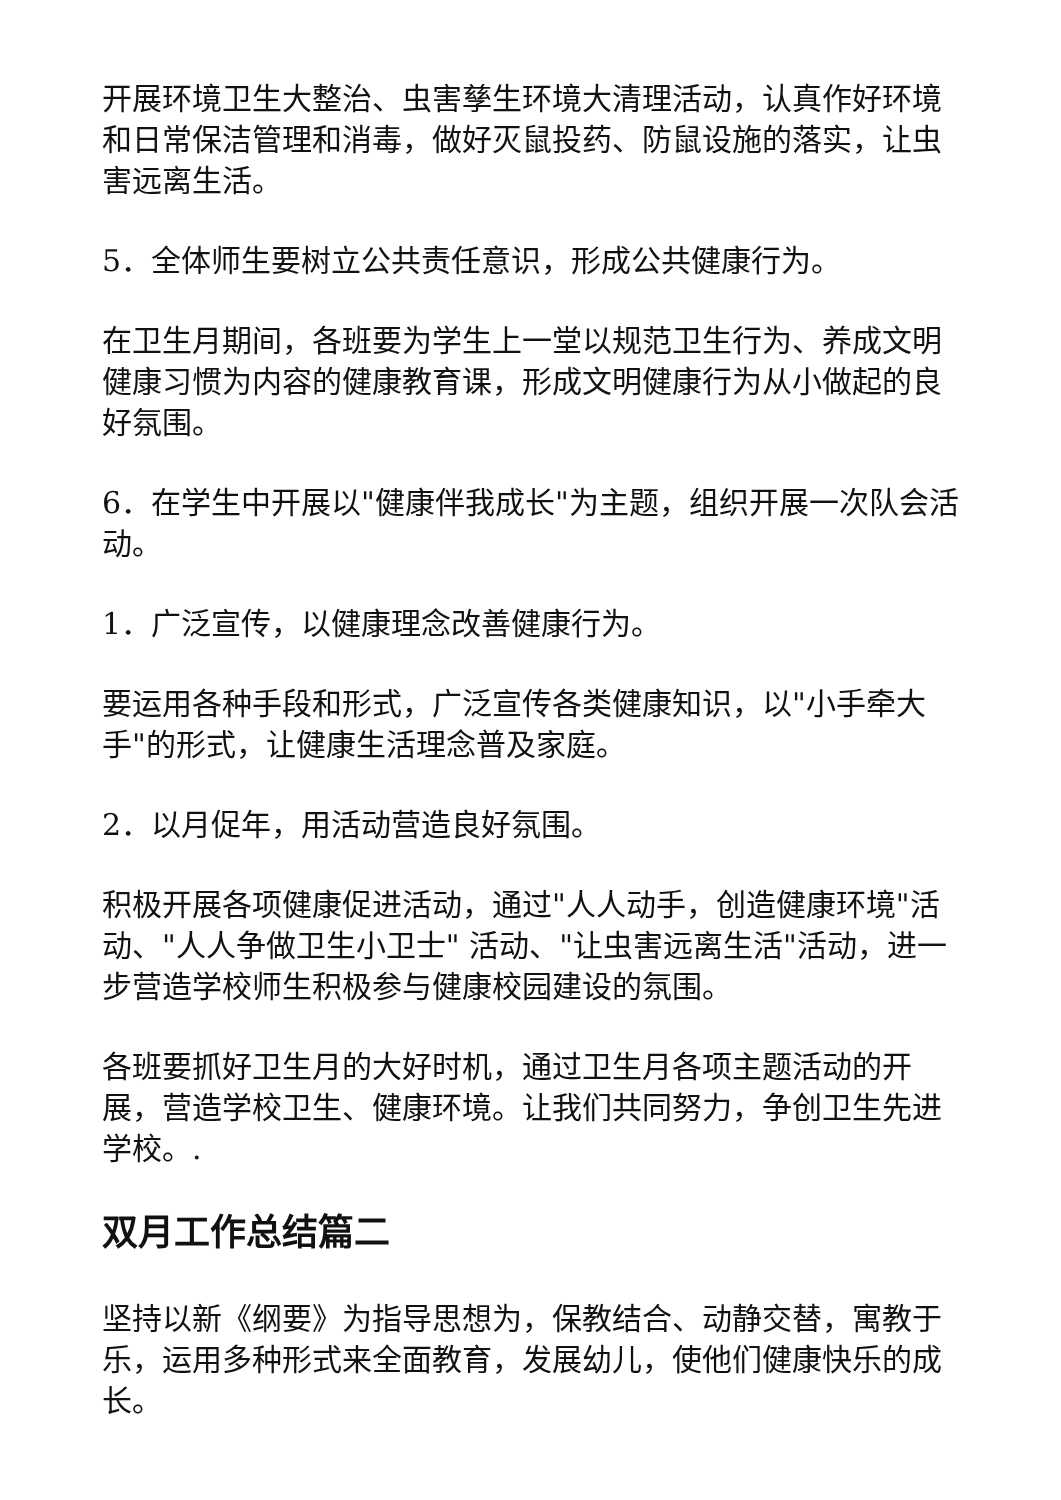开展环境卫生大整治、虫害孳生环境大清理活动，认真作好环境和日常保洁管理和消毒，做好灭鼠投药、防鼠设施的落实，让虫害远离生活。
5．全体师生要树立公共责任意识，形成公共健康行为。
在卫生月期间，各班要为学生上一堂以规范卫生行为、养成文明健康习惯为内容的健康教育课，形成文明健康行为从小做起的良好氛围。
6．在学生中开展以"健康伴我成长"为主题，组织开展一次队会活动。
1．广泛宣传，以健康理念改善健康行为。
要运用各种手段和形式，广泛宣传各类健康知识，以"小手牵大手"的形式，让健康生活理念普及家庭。
2．以月促年，用活动营造良好氛围。
积极开展各项健康促进活动，通过"人人动手，创造健康环境"活动、"人人争做卫生小卫士" 活动、"让虫害远离生活"活动，进一步营造学校师生积极参与健康校园建设的氛围。
各班要抓好卫生月的大好时机，通过卫生月各项主题活动的开展，营造学校卫生、健康环境。让我们共同努力，争创卫生先进学校。.
双月工作总结篇二
坚持以新《纲要》为指导思想为，保教结合、动静交替，寓教于乐，运用多种形式来全面教育，发展幼儿，使他们健康快乐的成长。